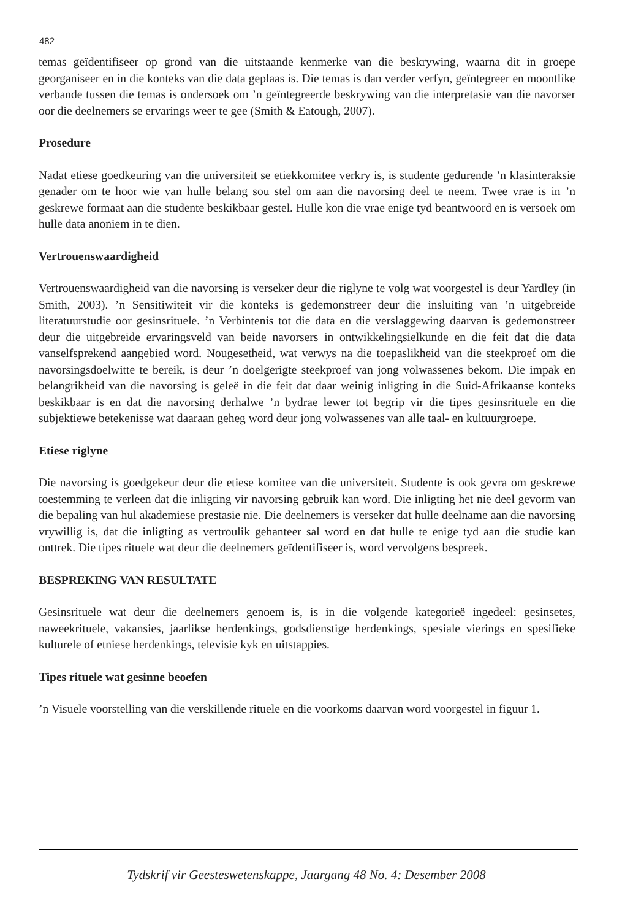482
temas geïdentifiseer op grond van die uitstaande kenmerke van die beskrywing, waarna dit in groepe georganiseer en in die konteks van die data geplaas is. Die temas is dan verder verfyn, geïntegreer en moontlike verbande tussen die temas is ondersoek om ’n geïntegreerde beskrywing van die interpretasie van die navorser oor die deelnemers se ervarings weer te gee (Smith & Eatough, 2007).
Prosedure
Nadat etiese goedkeuring van die universiteit se etiekkomitee verkry is, is studente gedurende ’n klasinteraksie genader om te hoor wie van hulle belang sou stel om aan die navorsing deel te neem. Twee vrae is in ’n geskrewe formaat aan die studente beskikbaar gestel. Hulle kon die vrae enige tyd beantwoord en is versoek om hulle data anoniem in te dien.
Vertrouenswaardigheid
Vertrouenswaardigheid van die navorsing is verseker deur die riglyne te volg wat voorgestel is deur Yardley (in Smith, 2003). ’n Sensitiwiteit vir die konteks is gedemonstreer deur die insluiting van ’n uitgebreide literatuurstudie oor gesinsrituele. ’n Verbintenis tot die data en die verslaggewing daarvan is gedemonstreer deur die uitgebreide ervaringsveld van beide navorsers in ontwikkelingsielkunde en die feit dat die data vanselfsprekend aangebied word. Nougesetheid, wat verwys na die toepaslikheid van die steekproef om die navorsingsdoelwitte te bereik, is deur ’n doelgerigte steekproef van jong volwassenes bekom. Die impak en belangrikheid van die navorsing is geleë in die feit dat daar weinig inligting in die Suid-Afrikaanse konteks beskikbaar is en dat die navorsing derhalwe ’n bydrae lewer tot begrip vir die tipes gesinsrituele en die subjektiewe betekenisse wat daaraan geheg word deur jong volwassenes van alle taal- en kultuurgroepe.
Etiese riglyne
Die navorsing is goedgekeur deur die etiese komitee van die universiteit. Studente is ook gevra om geskrewe toestemming te verleen dat die inligting vir navorsing gebruik kan word. Die inligting het nie deel gevorm van die bepaling van hul akademiese prestasie nie. Die deelnemers is verseker dat hulle deelname aan die navorsing vrywillig is, dat die inligting as vertroulik gehanteer sal word en dat hulle te enige tyd aan die studie kan onttrek. Die tipes rituele wat deur die deelnemers geïdentifiseer is, word vervolgens bespreek.
BESPREKING VAN RESULTATE
Gesinsrituele wat deur die deelnemers genoem is, is in die volgende kategorieë ingedeel: gesinsetes, naweekrituele, vakansies, jaarlikse herdenkings, godsdienstige herdenkings, spesiale vierings en spesifieke kulturele of etniese herdenkings, televisie kyk en uitstappies.
Tipes rituele wat gesinne beoefen
’n Visuele voorstelling van die verskillende rituele en die voorkoms daarvan word voorgestel in figuur 1.
Tydskrif vir Geesteswetenskappe, Jaargang 48 No. 4: Desember 2008